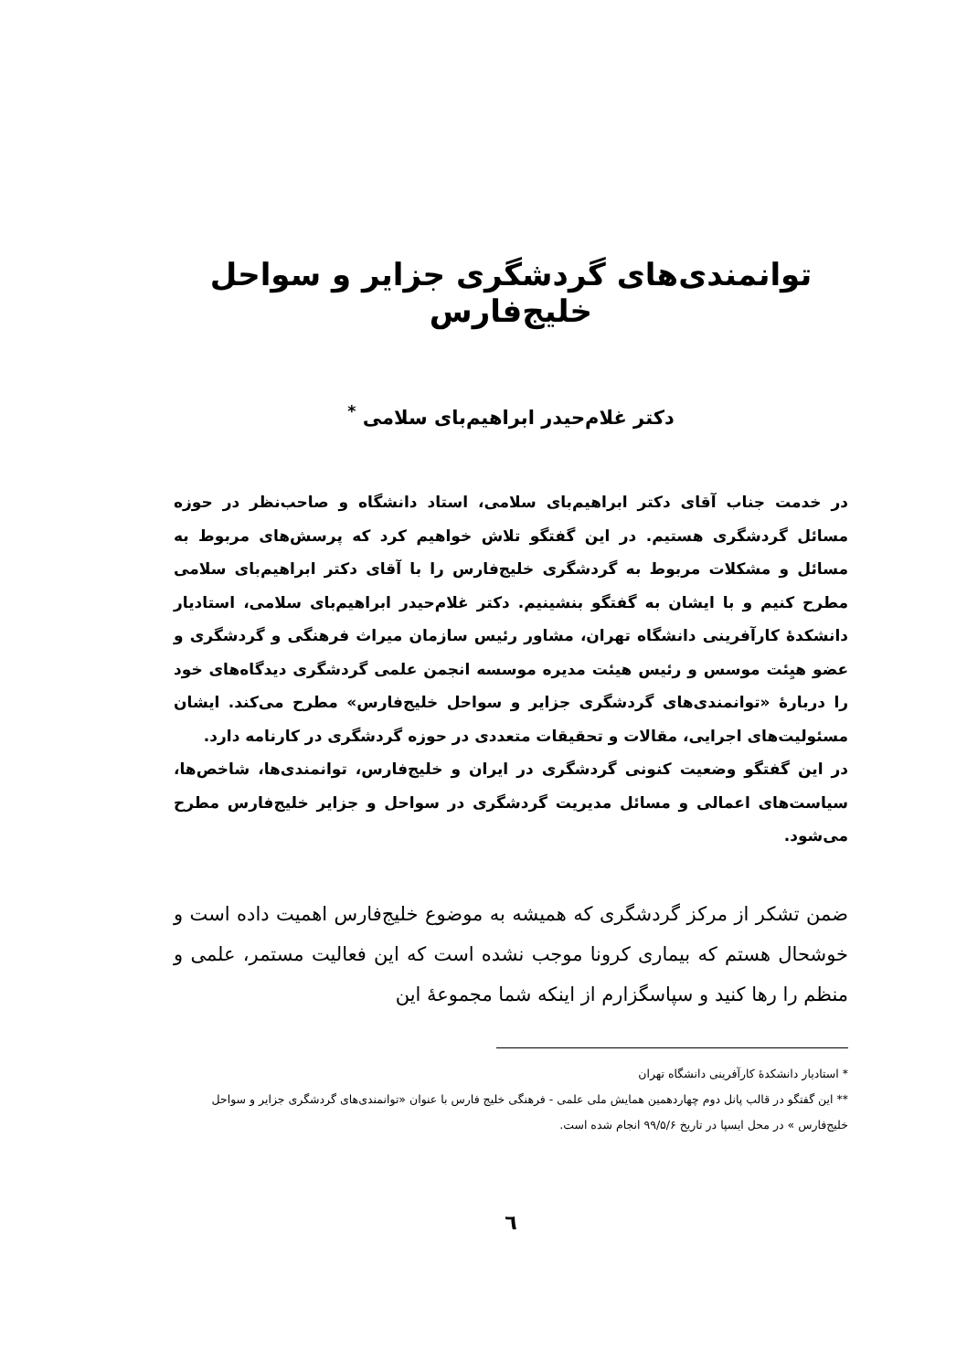توانمندی‌های گردشگری جزایر و سواحل خلیج‌فارس
دکتر غلام‌حیدر ابراهیم‌بای سلامی <sup>*</sup>
در خدمت جناب آقای دکتر ابراهیم‌بای سلامی، استاد دانشگاه و صاحب‌نظر در حوزه مسائل گردشگری هستیم. در این گفتگو تلاش خواهیم کرد که پرسش‌های مربوط به مسائل و مشکلات مربوط به گردشگری خلیج‌فارس را با آقای دکتر ابراهیم‌بای سلامی مطرح کنیم و با ایشان به گفتگو بنشینیم. دکتر غلام‌حیدر ابراهیم‌بای سلامی، استادیار دانشکدهٔ کارآفرینی دانشگاه تهران، مشاور رئیس سازمان میراث فرهنگی و گردشگری و عضو هیِئت موسس و رئیس هیئت مدیره موسسه انجمن علمی گردشگری دیدگاه‌های خود را دربارهٔ «توانمندی‌های گردشگری جزایر و سواحل خلیج‌فارس» مطرح می‌کند. ایشان مسئولیت‌های اجرایی، مقالات و تحقیقات متعددی در حوزه گردشگری در کارنامه دارد.
در این گفتگو وضعیت کنونی گردشگری در ایران و خلیج‌فارس، توانمندی‌ها، شاخص‌ها، سیاست‌های اعمالی و مسائل مدیریت گردشگری در سواحل و جزایر خلیج‌فارس مطرح می‌شود.
ضمن تشکر از مرکز گردشگری که همیشه به موضوع خلیج‌فارس اهمیت داده است و خوشحال هستم که بیماری کرونا موجب نشده است که این فعالیت مستمر، علمی و منظم را رها کنید و سپاسگزارم از اینکه شما مجموعهٔ این
* استادیار دانشکدهٔ کارآفرینی دانشگاه تهران
** این گفتگو در قالب پانل دوم چهاردهمین همایش ملی علمی - فرهنگی خلیج فارس با عنوان «توانمندی‌های گردشگری جزایر و سواحل خلیج‌فارس » در محل ایسپا در تاریخ ۹۹/۵/۶ انجام شده است.
٦